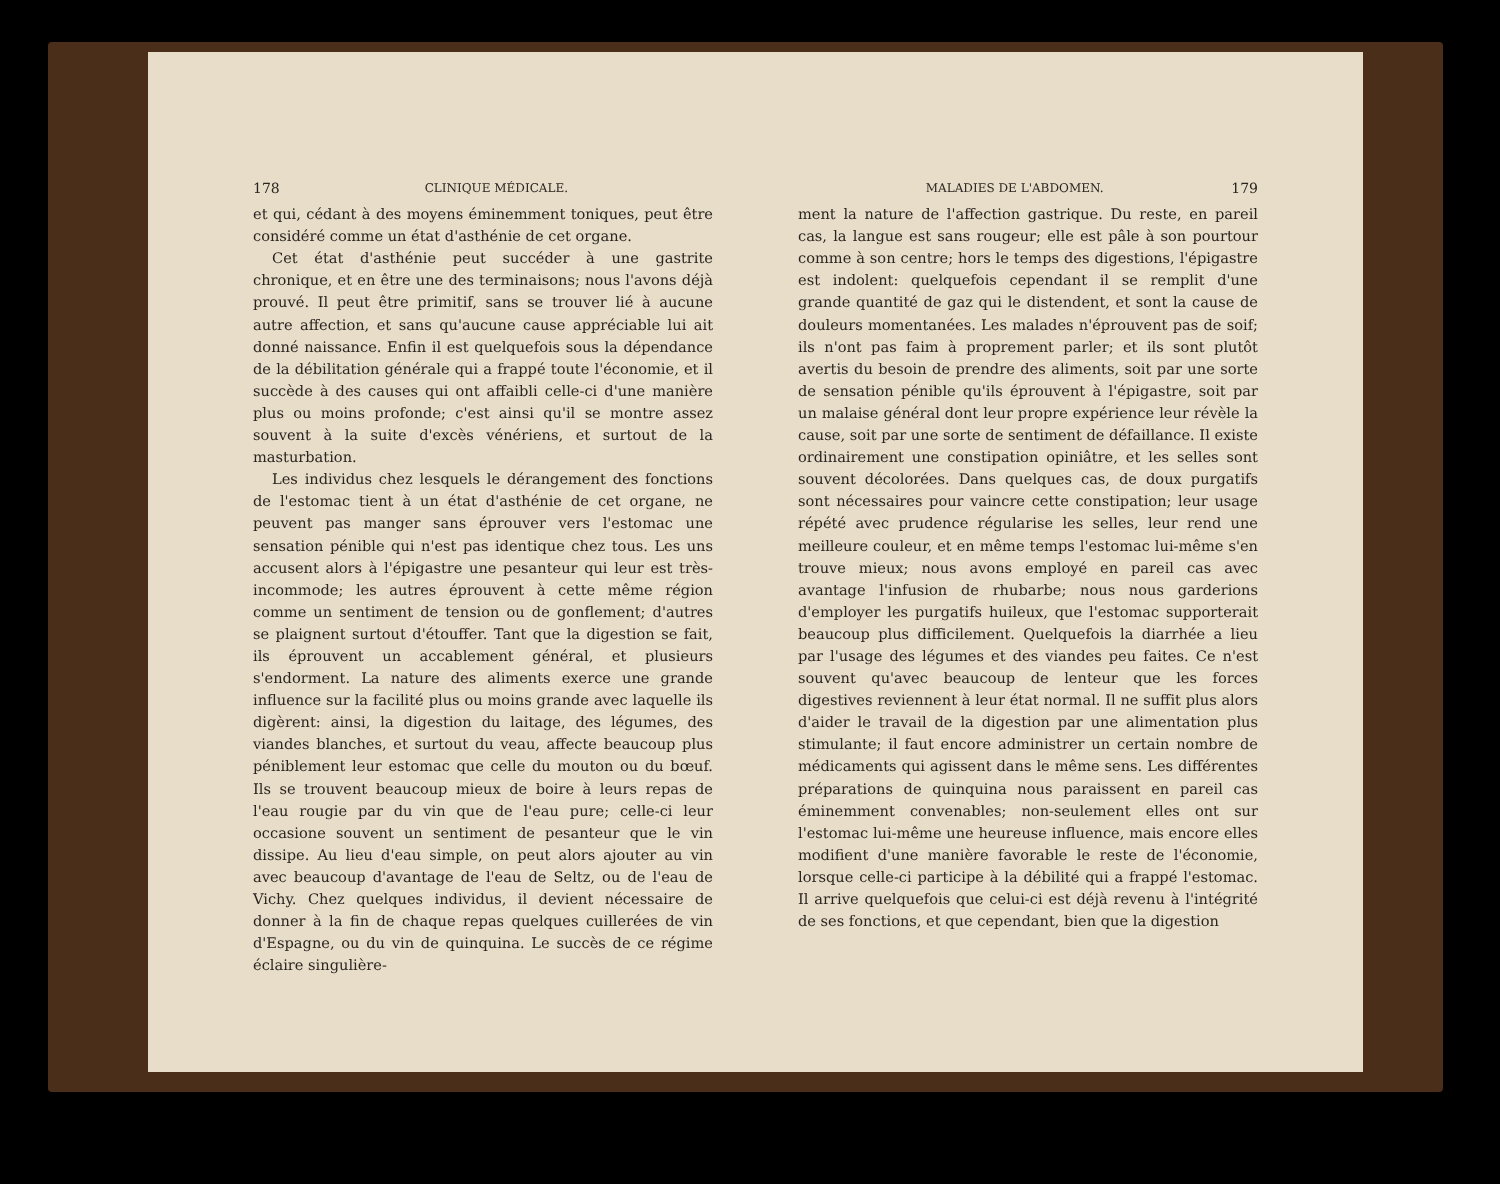178 CLINIQUE MÉDICALE.
et qui, cédant à des moyens éminemment toniques, peut être considéré comme un état d'asthénie de cet organe.
Cet état d'asthénie peut succéder à une gastrite chronique, et en être une des terminaisons; nous l'avons déjà prouvé. Il peut être primitif, sans se trouver lié à aucune autre affection, et sans qu'aucune cause appréciable lui ait donné naissance. Enfin il est quelquefois sous la dépendance de la débilitation générale qui a frappé toute l'économie, et il succède à des causes qui ont affaibli celle-ci d'une manière plus ou moins profonde; c'est ainsi qu'il se montre assez souvent à la suite d'excès vénériens, et surtout de la masturbation.
Les individus chez lesquels le dérangement des fonctions de l'estomac tient à un état d'asthénie de cet organe, ne peuvent pas manger sans éprouver vers l'estomac une sensation pénible qui n'est pas identique chez tous. Les uns accusent alors à l'épigastre une pesanteur qui leur est très-incommode; les autres éprouvent à cette même région comme un sentiment de tension ou de gonflement; d'autres se plaignent surtout d'étouffer. Tant que la digestion se fait, ils éprouvent un accablement général, et plusieurs s'endorment. La nature des aliments exerce une grande influence sur la facilité plus ou moins grande avec laquelle ils digèrent: ainsi, la digestion du laitage, des légumes, des viandes blanches, et surtout du veau, affecte beaucoup plus péniblement leur estomac que celle du mouton ou du bœuf. Ils se trouvent beaucoup mieux de boire à leurs repas de l'eau rougie par du vin que de l'eau pure; celle-ci leur occasione souvent un sentiment de pesanteur que le vin dissipe. Au lieu d'eau simple, on peut alors ajouter au vin avec beaucoup d'avantage de l'eau de Seltz, ou de l'eau de Vichy. Chez quelques individus, il devient nécessaire de donner à la fin de chaque repas quelques cuillerées de vin d'Espagne, ou du vin de quinquina. Le succès de ce régime éclaire singulière-
MALADIES DE L'ABDOMEN. 179
ment la nature de l'affection gastrique. Du reste, en pareil cas, la langue est sans rougeur; elle est pâle à son pourtour comme à son centre; hors le temps des digestions, l'épigastre est indolent: quelquefois cependant il se remplit d'une grande quantité de gaz qui le distendent, et sont la cause de douleurs momentanées. Les malades n'éprouvent pas de soif; ils n'ont pas faim à proprement parler; et ils sont plutôt avertis du besoin de prendre des aliments, soit par une sorte de sensation pénible qu'ils éprouvent à l'épigastre, soit par un malaise général dont leur propre expérience leur révèle la cause, soit par une sorte de sentiment de défaillance. Il existe ordinairement une constipation opiniâtre, et les selles sont souvent décolorées. Dans quelques cas, de doux purgatifs sont nécessaires pour vaincre cette constipation; leur usage répété avec prudence régularise les selles, leur rend une meilleure couleur, et en même temps l'estomac lui-même s'en trouve mieux; nous avons employé en pareil cas avec avantage l'infusion de rhubarbe; nous nous garderions d'employer les purgatifs huileux, que l'estomac supporterait beaucoup plus difficilement. Quelquefois la diarrhée a lieu par l'usage des légumes et des viandes peu faites. Ce n'est souvent qu'avec beaucoup de lenteur que les forces digestives reviennent à leur état normal. Il ne suffit plus alors d'aider le travail de la digestion par une alimentation plus stimulante; il faut encore administrer un certain nombre de médicaments qui agissent dans le même sens. Les différentes préparations de quinquina nous paraissent en pareil cas éminemment convenables; non-seulement elles ont sur l'estomac lui-même une heureuse influence, mais encore elles modifient d'une manière favorable le reste de l'économie, lorsque celle-ci participe à la débilité qui a frappé l'estomac. Il arrive quelquefois que celui-ci est déjà revenu à l'intégrité de ses fonctions, et que cependant, bien que la digestion